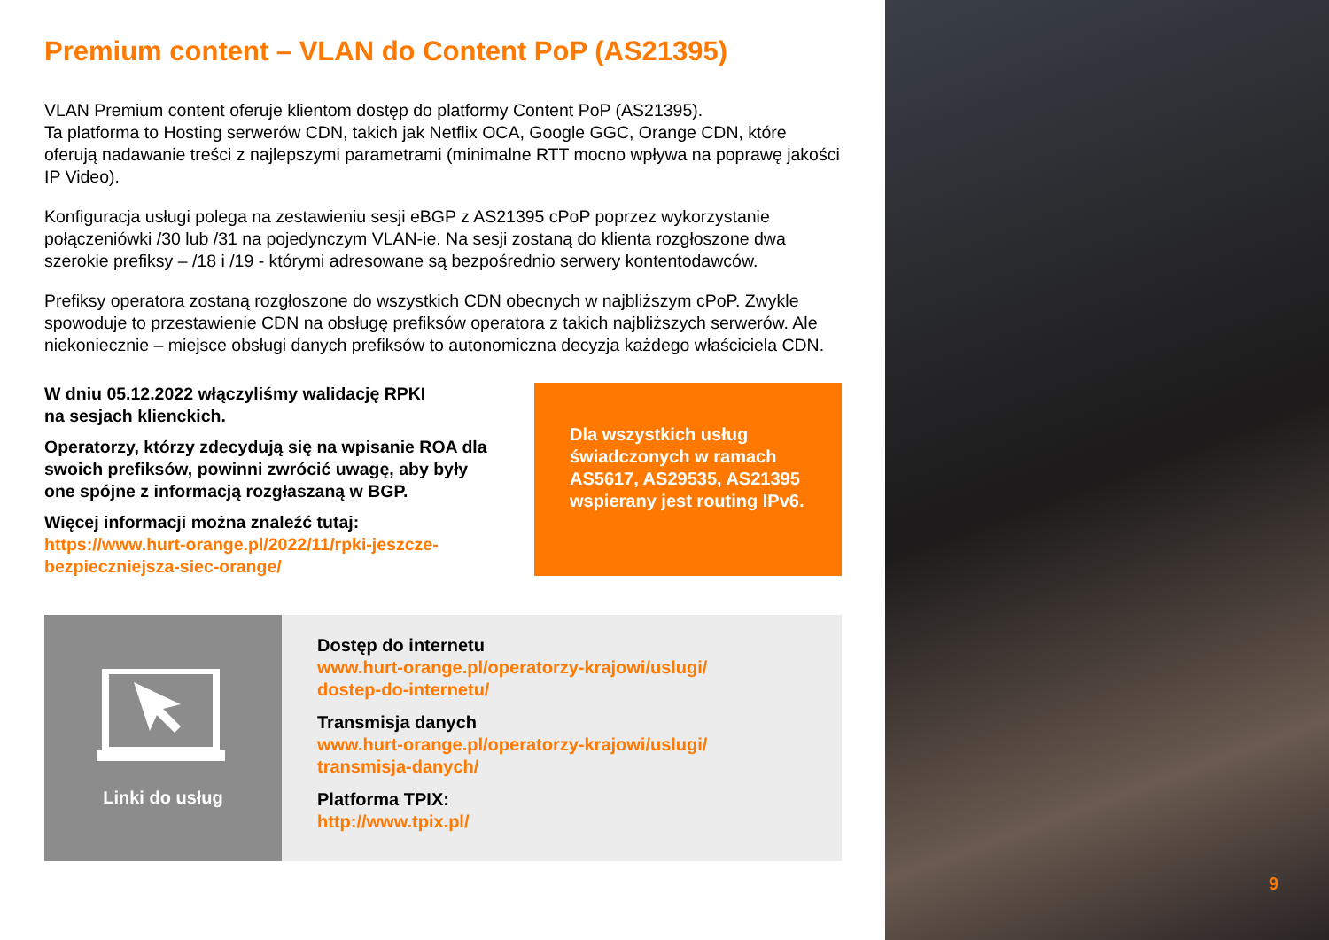Premium content – VLAN do Content PoP (AS21395)
VLAN Premium content oferuje klientom dostęp do platformy Content PoP (AS21395).
Ta platforma to Hosting serwerów CDN, takich jak Netflix OCA, Google GGC, Orange CDN, które oferują nadawanie treści z najlepszymi parametrami (minimalne RTT mocno wpływa na poprawę jakości IP Video).
Konfiguracja usługi polega na zestawieniu sesji eBGP z AS21395 cPoP poprzez wykorzystanie połączeniówki /30 lub /31 na pojedynczym VLAN-ie. Na sesji zostaną do klienta rozgłoszone dwa szerokie prefiksy – /18 i /19 - którymi adresowane są bezpośrednio serwery kontentodawców.
Prefiksy operatora zostaną rozgłoszone do wszystkich CDN obecnych w najbliższym cPoP. Zwykle spowoduje to przestawienie CDN na obsługę prefiksów operatora z takich najbliższych serwerów. Ale niekoniecznie – miejsce obsługi danych prefiksów to autonomiczna decyzja każdego właściciela CDN.
W dniu 05.12.2022 włączyliśmy walidację RPKI
na sesjach klienckich.
Operatorzy, którzy zdecydują się na wpisanie ROA dla swoich prefiksów, powinni zwrócić uwagę, aby były one spójne z informacją rozgłaszaną w BGP.
Więcej informacji można znaleźć tutaj:
https://www.hurt-orange.pl/2022/11/rpki-jeszcze-bezpieczniejsza-siec-orange/
Dla wszystkich usług świadczonych w ramach AS5617, AS29535, AS21395 wspierany jest routing IPv6.
Linki do usług
Dostęp do internetu
www.hurt-orange.pl/operatorzy-krajowi/uslugi/
dostep-do-internetu/
Transmisja danych
www.hurt-orange.pl/operatorzy-krajowi/uslugi/
transmisja-danych/
Platforma TPIX:
http://www.tpix.pl/
9